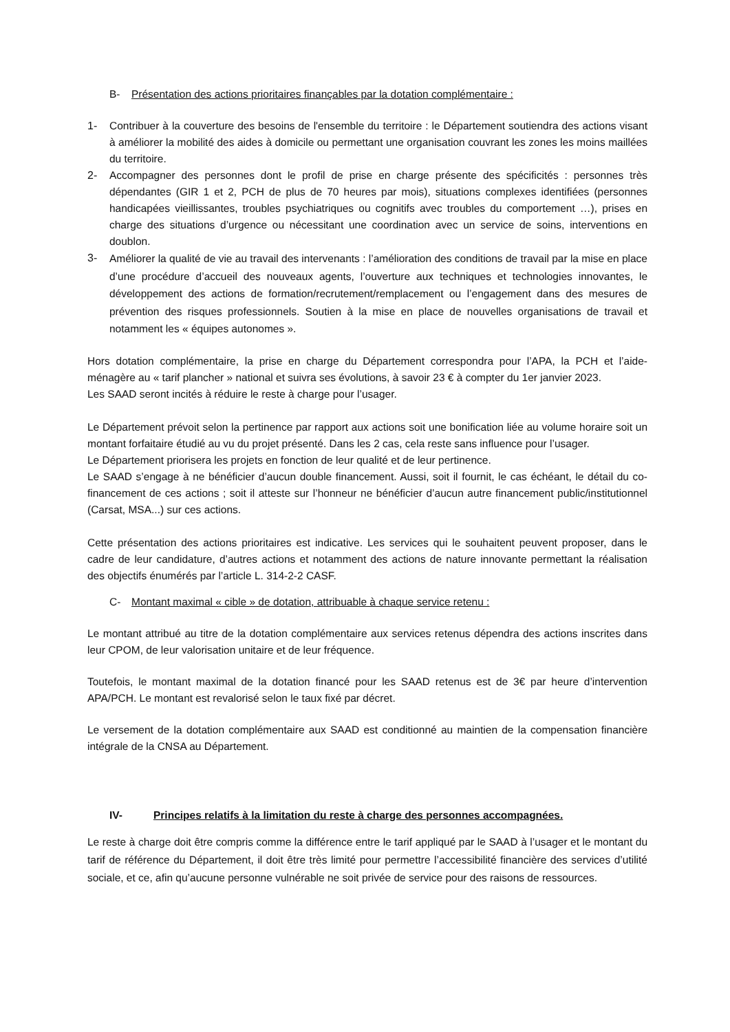B- Présentation des actions prioritaires finançables par la dotation complémentaire :
1- Contribuer à la couverture des besoins de l'ensemble du territoire : le Département soutiendra des actions visant à améliorer la mobilité des aides à domicile ou permettant une organisation couvrant les zones les moins maillées du territoire.
2- Accompagner des personnes dont le profil de prise en charge présente des spécificités : personnes très dépendantes (GIR 1 et 2, PCH de plus de 70 heures par mois), situations complexes identifiées (personnes handicapées vieillissantes, troubles psychiatriques ou cognitifs avec troubles du comportement …), prises en charge des situations d’urgence ou nécessitant une coordination avec un service de soins, interventions en doublon.
3-
Améliorer la qualité de vie au travail des intervenants : l’amélioration des conditions de travail par la mise en place d’une procédure d’accueil des nouveaux agents, l’ouverture aux techniques et technologies innovantes, le développement des actions de formation/recrutement/remplacement ou l’engagement dans des mesures de prévention des risques professionnels. Soutien à la mise en place de nouvelles organisations de travail et notamment les « équipes autonomes ».
Hors dotation complémentaire, la prise en charge du Département correspondra pour l’APA, la PCH et l’aide-ménagère au « tarif plancher » national et suivra ses évolutions, à savoir 23 € à compter du 1er janvier 2023.
Les SAAD seront incités à réduire le reste à charge pour l’usager.
Le Département prévoit selon la pertinence par rapport aux actions soit une bonification liée au volume horaire soit un montant forfaitaire étudié au vu du projet présenté. Dans les 2 cas, cela reste sans influence pour l’usager.
Le Département priorisera les projets en fonction de leur qualité et de leur pertinence.
Le SAAD s’engage à ne bénéficier d’aucun double financement. Aussi, soit il fournit, le cas échéant, le détail du co-financement de ces actions ; soit il atteste sur l’honneur ne bénéficier d’aucun autre financement public/institutionnel (Carsat, MSA...) sur ces actions.
Cette présentation des actions prioritaires est indicative. Les services qui le souhaitent peuvent proposer, dans le cadre de leur candidature, d’autres actions et notamment des actions de nature innovante permettant la réalisation des objectifs énumérés par l’article L. 314-2-2 CASF.
C- Montant maximal « cible » de dotation, attribuable à chaque service retenu :
Le montant attribué au titre de la dotation complémentaire aux services retenus dépendra des actions inscrites dans leur CPOM, de leur valorisation unitaire et de leur fréquence.
Toutefois, le montant maximal de la dotation financé pour les SAAD retenus est de 3€ par heure d’intervention APA/PCH. Le montant est revalorisé selon le taux fixé par décret.
Le versement de la dotation complémentaire aux SAAD est conditionné au maintien de la compensation financière intégrale de la CNSA au Département.
IV- Principes relatifs à la limitation du reste à charge des personnes accompagnées.
Le reste à charge doit être compris comme la différence entre le tarif appliqué par le SAAD à l’usager et le montant du tarif de référence du Département, il doit être très limité pour permettre l’accessibilité financière des services d’utilité sociale, et ce, afin qu’aucune personne vulnérable ne soit privée de service pour des raisons de ressources.